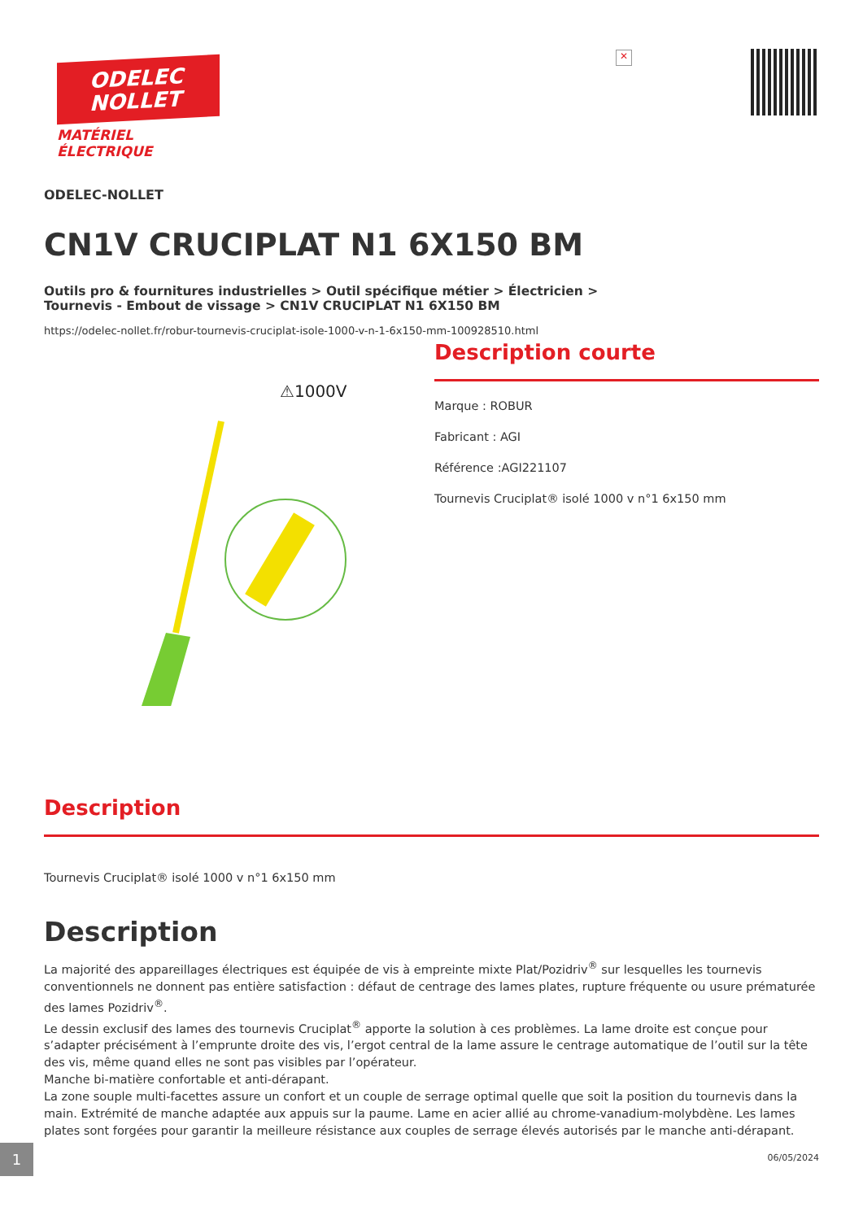✕
ODELEC
NOLLET
MATÉRIEL
ÉLECTRIQUE
ODELEC-NOLLET
CN1V CRUCIPLAT N1 6X150 BM
Outils pro & fournitures industrielles > Outil spécifique métier > Électricien > Tournevis - Embout de vissage > CN1V CRUCIPLAT N1 6X150 BM
https://odelec-nollet.fr/robur-tournevis-cruciplat-isole-1000-v-n-1-6x150-mm-100928510.html
⚠1000V
Description courte
Marque : ROBUR
Fabricant : AGI
Référence :AGI221107
Tournevis Cruciplat® isolé 1000 v n°1 6x150 mm
Description
Tournevis Cruciplat® isolé 1000 v n°1 6x150 mm
Description
La majorité des appareillages électriques est équipée de vis à empreinte mixte Plat/Pozidriv<sup>®</sup> sur lesquelles les tournevis conventionnels ne donnent pas entière satisfaction : défaut de centrage des lames plates, rupture fréquente ou usure prématurée des lames Pozidriv<sup>®</sup>.
Le dessin exclusif des lames des tournevis Cruciplat<sup>®</sup> apporte la solution à ces problèmes. La lame droite est conçue pour s’adapter précisément à l’emprunte droite des vis, l’ergot central de la lame assure le centrage automatique de l’outil sur la tête des vis, même quand elles ne sont pas visibles par l’opérateur.
Manche bi-matière confortable et anti-dérapant.
La zone souple multi-facettes assure un confort et un couple de serrage optimal quelle que soit la position du tournevis dans la main. Extrémité de manche adaptée aux appuis sur la paume. Lame en acier allié au chrome-vanadium-molybdène. Les lames plates sont forgées pour garantir la meilleure résistance aux couples de serrage élevés autorisés par le manche anti-dérapant.
1
06/05/2024